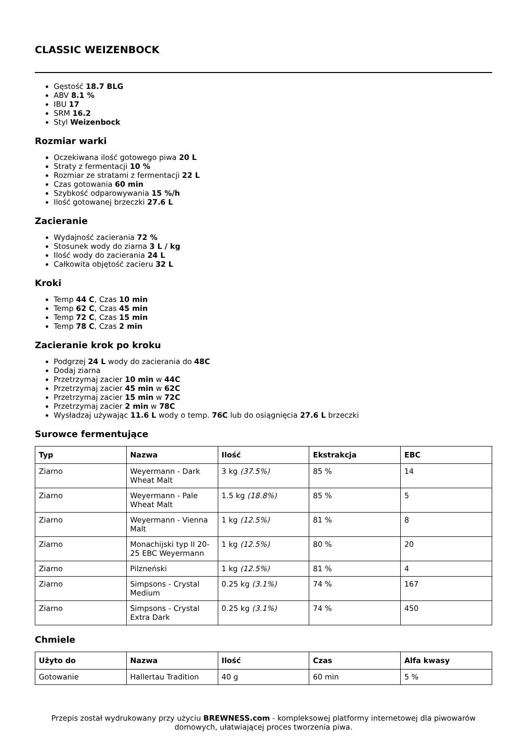CLASSIC WEIZENBOCK
Gęstość 18.7 BLG
ABV 8.1 %
IBU 17
SRM 16.2
Styl Weizenbock
Rozmiar warki
Oczekiwana ilość gotowego piwa 20 L
Straty z fermentacji 10 %
Rozmiar ze stratami z fermentacji 22 L
Czas gotowania 60 min
Szybkość odparowywania 15 %/h
Ilość gotowanej brzeczki 27.6 L
Zacieranie
Wydajność zacierania 72 %
Stosunek wody do ziarna 3 L / kg
Ilość wody do zacierania 24 L
Całkowita objętość zacieru 32 L
Kroki
Temp 44 C, Czas 10 min
Temp 62 C, Czas 45 min
Temp 72 C, Czas 15 min
Temp 78 C, Czas 2 min
Zacieranie krok po kroku
Podgrzej 24 L wody do zacierania do 48C
Dodaj ziarna
Przetrzymaj zacier 10 min w 44C
Przetrzymaj zacier 45 min w 62C
Przetrzymaj zacier 15 min w 72C
Przetrzymaj zacier 2 min w 78C
Wysładzaj używając 11.6 L wody o temp. 76C lub do osiągnięcia 27.6 L brzeczki
Surowce fermentujące
| Typ | Nazwa | Ilość | Ekstrakcja | EBC |
| --- | --- | --- | --- | --- |
| Ziarno | Weyermann - Dark Wheat Malt | 3 kg (37.5%) | 85 % | 14 |
| Ziarno | Weyermann - Pale Wheat Malt | 1.5 kg (18.8%) | 85 % | 5 |
| Ziarno | Weyermann - Vienna Malt | 1 kg (12.5%) | 81 % | 8 |
| Ziarno | Monachijski typ II 20-25 EBC Weyermann | 1 kg (12.5%) | 80 % | 20 |
| Ziarno | Pilzneński | 1 kg (12.5%) | 81 % | 4 |
| Ziarno | Simpsons - Crystal Medium | 0.25 kg (3.1%) | 74 % | 167 |
| Ziarno | Simpsons - Crystal Extra Dark | 0.25 kg (3.1%) | 74 % | 450 |
Chmiele
| Użyto do | Nazwa | Ilość | Czas | Alfa kwasy |
| --- | --- | --- | --- | --- |
| Gotowanie | Hallertau Tradition | 40 g | 60 min | 5 % |
Przepis został wydrukowany przy użyciu BREWNESS.com - kompleksowej platformy internetowej dla piwowarów domowych, ułatwiającej proces tworzenia piwa.